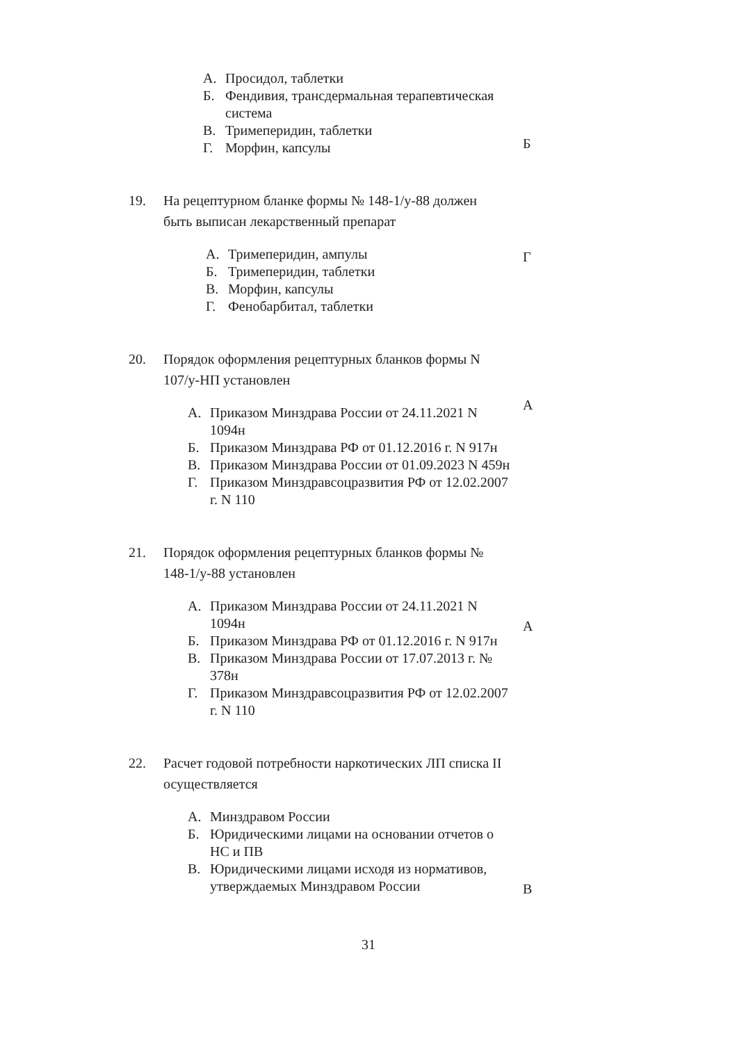А. Просидол, таблетки
Б. Фендивия, трансдермальная терапевтическая система
В. Тримеперидин, таблетки
Г. Морфин, капсулы
Б
19. На рецептурном бланке формы № 148-1/у-88 должен быть выписан лекарственный препарат
А. Тримеперидин, ампулы
Б. Тримеперидин, таблетки
В. Морфин, капсулы
Г. Фенобарбитал, таблетки
Г
20. Порядок оформления рецептурных бланков формы N 107/у-НП установлен
А
А. Приказом Минздрава России от 24.11.2021 N 1094н
Б. Приказом Минздрава РФ от 01.12.2016 г. N 917н
В. Приказом Минздрава России от 01.09.2023 N 459н
Г. Приказом Минздравсоцразвития РФ от 12.02.2007 г. N 110
21. Порядок оформления рецептурных бланков формы № 148-1/у-88 установлен
А. Приказом Минздрава России от 24.11.2021 N 1094н
Б. Приказом Минздрава РФ от 01.12.2016 г. N 917н
В. Приказом Минздрава России от 17.07.2013 г. № 378н
Г. Приказом Минздравсоцразвития РФ от 12.02.2007 г. N 110
А
22. Расчет годовой потребности наркотических ЛП списка II осуществляется
А. Минздравом России
Б. Юридическими лицами на основании отчетов о НС и ПВ
В. Юридическими лицами исходя из нормативов, утверждаемых Минздравом России
В
31